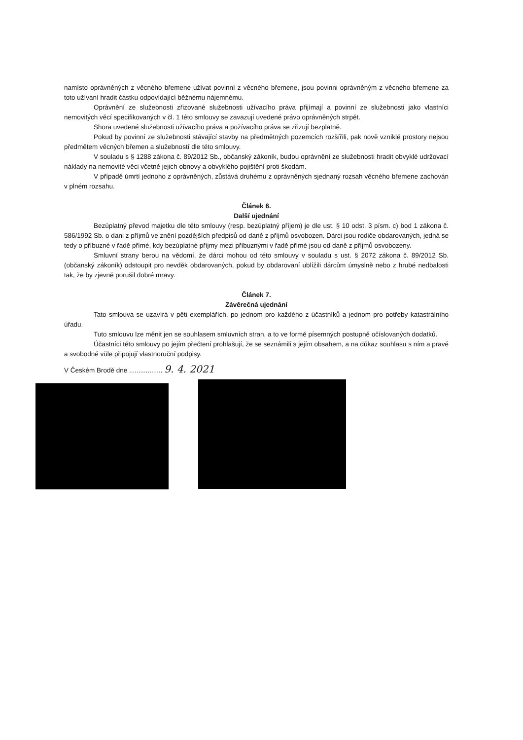namísto oprávněných z věcného břemene užívat povinní z věcného břemene, jsou povinni oprávněným z věcného břemene za toto užívání hradit částku odpovídající běžnému nájemnému.
Oprávnění ze služebnosti zřizované služebnosti užívacího práva přijímají a povinní ze služebnosti jako vlastníci nemovitých věcí specifikovaných v čl. 1 této smlouvy se zavazují uvedené právo oprávněných strpět.
Shora uvedené služebnosti užívacího práva a požívacího práva se zřizují bezplatně.
Pokud by povinní ze služebnosti stávající stavby na předmětných pozemcích rozšířili, pak nově vzniklé prostory nejsou předmětem věcných břemen a služebností dle této smlouvy.
V souladu s § 1288 zákona č. 89/2012 Sb., občanský zákoník, budou oprávnění ze služebnosti hradit obvyklé udržovací náklady na nemovité věci včetně jejich obnovy a obvyklého pojištění proti škodám.
V případě úmrtí jednoho z oprávněných, zůstává druhému z oprávněných sjednaný rozsah věcného břemene zachován v plném rozsahu.
Článek 6.
Další ujednání
Bezúplatný převod majetku dle této smlouvy (resp. bezúplatný příjem) je dle ust. § 10 odst. 3 písm. c) bod 1 zákona č. 586/1992 Sb. o dani z příjmů ve znění pozdějších předpisů od daně z příjmů osvobozen. Dárci jsou rodiče obdarovaných, jedná se tedy o příbuzné v řadě přímé, kdy bezúplatné příjmy mezi příbuznými v řadě přímé jsou od daně z příjmů osvobozeny.
Smluvní strany berou na vědomí, že dárci mohou od této smlouvy v souladu s ust. § 2072 zákona č. 89/2012 Sb. (občanský zákoník) odstoupit pro nevděk obdarovaných, pokud by obdarovaní ublížili dárcům úmyslně nebo z hrubé nedbalosti tak, že by zjevně porušil dobré mravy.
Článek 7.
Závěrečná ujednání
Tato smlouva se uzavírá v pěti exemplářích, po jednom pro každého z účastníků a jednom pro potřeby katastrálního úřadu.
Tuto smlouvu lze měnit jen se souhlasem smluvních stran, a to ve formě písemných postupně očíslovaných dodatků.
Účastníci této smlouvy po jejím přečtení prohlašují, že se seznámili s jejím obsahem, a na důkaz souhlasu s ním a pravé a svobodné vůle připojují vlastnoruční podpisy.
V Českém Brodě dne .................. 9. 4. 2021